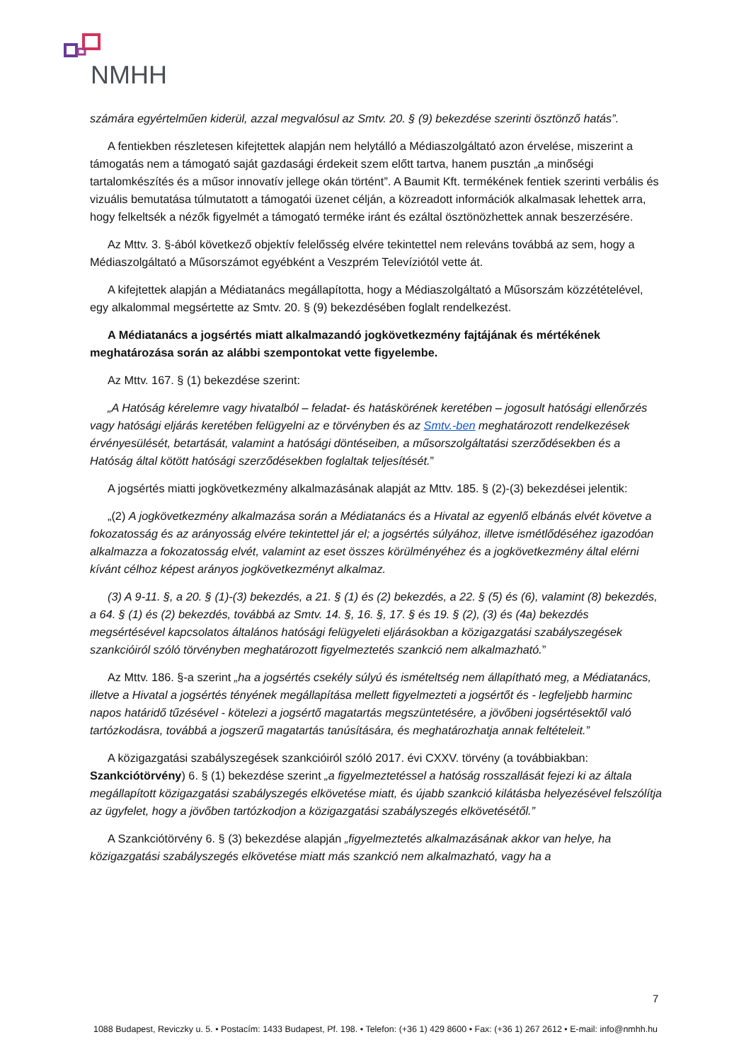NMHH
számára egyértelműen kiderül, azzal megvalósul az Smtv. 20. § (9) bekezdése szerinti ösztönző hatás”.
A fentiekben részletesen kifejtettek alapján nem helytálló a Médiaszolgáltató azon érvelése, miszerint a támogatás nem a támogató saját gazdasági érdekeit szem előtt tartva, hanem pusztán „a minőségi tartalomkészítés és a műsor innovatív jellege okán történt”. A Baumit Kft. termékének fentiek szerinti verbális és vizuális bemutatása túlmutatott a támogatói üzenet célján, a közreadott információk alkalmasak lehettek arra, hogy felkeltsék a nézők figyelmét a támogató terméke iránt és ezáltal ösztönözhettek annak beszerzésére.
Az Mttv. 3. §-ából következő objektív felelősség elvére tekintettel nem releváns továbbá az sem, hogy a Médiaszolgáltató a Műsorszámot egyébként a Veszprém Televíziótól vette át.
A kifejtettek alapján a Médiatanács megállapította, hogy a Médiaszolgáltató a Műsorszám közzétételével, egy alkalommal megsértette az Smtv. 20. § (9) bekezdésében foglalt rendelkezést.
A Médiatanács a jogsértés miatt alkalmazandó jogkövetkezmény fajtájának és mértékének meghatározása során az alábbi szempontokat vette figyelembe.
Az Mttv. 167. § (1) bekezdése szerint:
„A Hatóság kérelemre vagy hivatalból – feladat- és hatáskörének keretében – jogosult hatósági ellenőrzés vagy hatósági eljárás keretében felügyelni az e törvényben és az Smtv.-ben meghatározott rendelkezések érvényesülését, betartását, valamint a hatósági döntéseiben, a műsorszolgáltatási szerződésekben és a Hatóság által kötött hatósági szerződésekben foglaltak teljesítését.”
A jogsértés miatti jogkövetkezmény alkalmazásának alapját az Mttv. 185. § (2)-(3) bekezdései jelentik:
„(2) A jogkövetkezmény alkalmazása során a Médiatanács és a Hivatal az egyenlő elbánás elvét követve a fokozatosság és az arányosság elvére tekintettel jár el; a jogsértés súlyához, illetve ismétlődéséhez igazodóan alkalmazza a fokozatosság elvét, valamint az eset összes körülményéhez és a jogkövetkezmény által elérni kívánt célhoz képest arányos jogkövetkezményt alkalmaz.
(3) A 9-11. §, a 20. § (1)-(3) bekezdés, a 21. § (1) és (2) bekezdés, a 22. § (5) és (6), valamint (8) bekezdés, a 64. § (1) és (2) bekezdés, továbbá az Smtv. 14. §, 16. §, 17. § és 19. § (2), (3) és (4a) bekezdés megsértésével kapcsolatos általános hatósági felügyeleti eljárásokban a közigazgatási szabályszegések szankcióiról szóló törvényben meghatározott figyelmeztetés szankció nem alkalmazható.”
Az Mttv. 186. §-a szerint „ha a jogsértés csekély súlyú és ismételtség nem állapítható meg, a Médiatanács, illetve a Hivatal a jogsértés tényének megállapítása mellett figyelmezteti a jogsértőt és - legfeljebb harminc napos határidő tűzésével - kötelezi a jogsértő magatartás megszüntetésére, a jövőbeni jogsértésektől való tartózkodásra, továbbá a jogszerű magatartás tanúsítására, és meghatározhatja annak feltételeit.”
A közigazgatási szabályszegések szankcióiról szóló 2017. évi CXXV. törvény (a továbbiakban: Szankciótörvény) 6. § (1) bekezdése szerint „a figyelmeztetéssel a hatóság rosszallását fejezi ki az általa megállapított közigazgatási szabályszegés elkövetése miatt, és újabb szankció kilátásba helyezésével felszólítja az ügyfelet, hogy a jövőben tartózkodjon a közigazgatási szabályszegés elkövetésétől.”
A Szankciótörvény 6. § (3) bekezdése alapján „figyelmeztetés alkalmazásának akkor van helye, ha közigazgatási szabályszegés elkövetése miatt más szankció nem alkalmazható, vagy ha a
7
1088 Budapest, Reviczky u. 5. • Postacím: 1433 Budapest, Pf. 198. • Telefon: (+36 1) 429 8600 • Fax: (+36 1) 267 2612 • E-mail: info@nmhh.hu